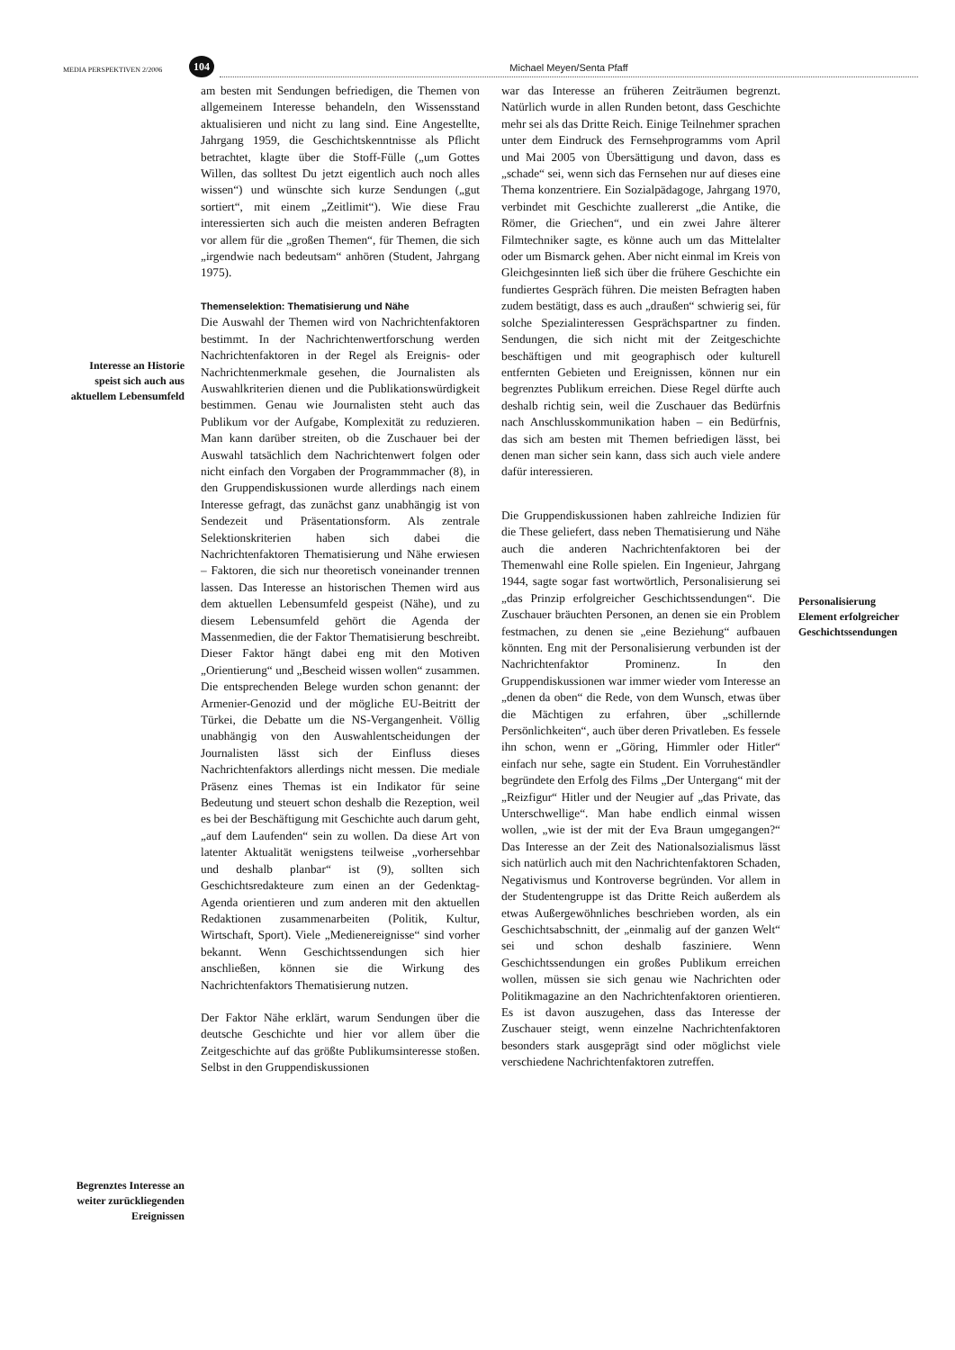MEDIA PERSPEKTIVEN 2/2006
104
Michael Meyen/Senta Pfaff
Interesse an Historie speist sich auch aus aktuellem Lebensumfeld
Begrenztes Interesse an weiter zurück­liegenden Ereignissen
am besten mit Sendungen befriedigen, die Themen von allgemeinem Interesse behandeln, den Wissensstand aktualisieren und nicht zu lang sind. Eine Angestellte, Jahrgang 1959, die Geschichtskenntnisse als Pflicht betrachtet, klagte über die Stoff-Fülle („um Gottes Willen, das solltest Du jetzt eigentlich auch noch alles wissen“) und wünschte sich kurze Sendungen („gut sortiert“, mit einem „Zeitlimit“). Wie diese Frau interessierten sich auch die meisten anderen Befragten vor allem für die „großen Themen“, für Themen, die sich „irgendwie nach bedeutsam“ anhören (Student, Jahrgang 1975).
Themenselektion: Thematisierung und Nähe
Die Auswahl der Themen wird von Nachrichtenfaktoren bestimmt. In der Nachrichtenwertforschung werden Nachrichtenfaktoren in der Regel als Ereignis- oder Nachrichtenmerkmale gesehen, die Journalisten als Auswahlkriterien dienen und die Publikationswürdigkeit bestimmen. Genau wie Journalisten steht auch das Publikum vor der Aufgabe, Komplexität zu reduzieren. Man kann darüber streiten, ob die Zuschauer bei der Auswahl tatsächlich dem Nachrichtenwert folgen oder nicht einfach den Vorgaben der Programmmacher (8), in den Gruppendiskussionen wurde allerdings nach einem Interesse gefragt, das zunächst ganz unabhängig ist von Sendezeit und Präsentationsform. Als zentrale Selektionskriterien haben sich dabei die Nachrichtenfaktoren Thematisierung und Nähe erwiesen – Faktoren, die sich nur theoretisch voneinander trennen lassen. Das Interesse an historischen Themen wird aus dem aktuellen Lebensumfeld gespeist (Nähe), und zu diesem Lebensumfeld gehört die Agenda der Massenmedien, die der Faktor Thematisierung beschreibt. Dieser Faktor hängt dabei eng mit den Motiven „Orientierung“ und „Bescheid wissen wollen“ zusammen. Die entsprechenden Belege wurden schon genannt: der Armenier-Genozid und der mögliche EU-Beitritt der Türkei, die Debatte um die NS-Vergangenheit. Völlig unabhängig von den Auswahlentscheidungen der Journalisten lässt sich der Einfluss dieses Nachrichtenfaktors allerdings nicht messen. Die mediale Präsenz eines Themas ist ein Indikator für seine Bedeutung und steuert schon deshalb die Rezeption, weil es bei der Beschäftigung mit Geschichte auch darum geht, „auf dem Laufenden“ sein zu wollen. Da diese Art von latenter Aktualität wenigstens teilweise „vorhersehbar und deshalb planbar“ ist (9), sollten sich Geschichtsredakteure zum einen an der Gedenktag-Agenda orientieren und zum anderen mit den aktuellen Redaktionen zusammenarbeiten (Politik, Kultur, Wirtschaft, Sport). Viele „Medienereignisse“ sind vorher bekannt. Wenn Geschichtssendungen sich hier anschließen, können sie die Wirkung des Nachrichtenfaktors Thematisierung nutzen.
Der Faktor Nähe erklärt, warum Sendungen über die deutsche Geschichte und hier vor allem über die Zeitgeschichte auf das größte Publikumsinteresse stoßen. Selbst in den Gruppendiskussionen
war das Interesse an früheren Zeiträumen begrenzt. Natürlich wurde in allen Runden betont, dass Geschichte mehr sei als das Dritte Reich. Einige Teilnehmer sprachen unter dem Eindruck des Fernsehprogramms vom April und Mai 2005 von Übersättigung und davon, dass es „schade“ sei, wenn sich das Fernsehen nur auf dieses eine Thema konzentriere. Ein Sozialpädagoge, Jahrgang 1970, verbindet mit Geschichte zuallererst „die Antike, die Römer, die Griechen“, und ein zwei Jahre älterer Filmtechniker sagte, es könne auch um das Mittelalter oder um Bismarck gehen. Aber nicht einmal im Kreis von Gleichgesinnten ließ sich über die frühere Geschichte ein fundiertes Gespräch führen. Die meisten Befragten haben zudem bestätigt, dass es auch „draußen“ schwierig sei, für solche Spezialinteressen Gesprächspartner zu finden. Sendungen, die sich nicht mit der Zeitgeschichte beschäftigen und mit geographisch oder kulturell entfernten Gebieten und Ereignissen, können nur ein begrenztes Publikum erreichen. Diese Regel dürfte auch deshalb richtig sein, weil die Zuschauer das Bedürfnis nach Anschlusskommunikation haben – ein Bedürfnis, das sich am besten mit Themen befriedigen lässt, bei denen man sicher sein kann, dass sich auch viele andere dafür interessieren.
Die Gruppendiskussionen haben zahlreiche Indizien für die These geliefert, dass neben Thematisierung und Nähe auch die anderen Nachrichtenfaktoren bei der Themenwahl eine Rolle spielen. Ein Ingenieur, Jahrgang 1944, sagte sogar fast wortwörtlich, Personalisierung sei „das Prinzip erfolgreicher Geschichtssendungen“. Die Zuschauer bräuchten Personen, an denen sie ein Problem festmachen, zu denen sie „eine Beziehung“ aufbauen könnten. Eng mit der Personalisierung verbunden ist der Nachrichtenfaktor Prominenz. In den Gruppendiskussionen war immer wieder vom Interesse an „denen da oben“ die Rede, von dem Wunsch, etwas über die Mächtigen zu erfahren, über „schillernde Persönlichkeiten“, auch über deren Privatleben. Es fessele ihn schon, wenn er „Göring, Himmler oder Hitler“ einfach nur sehe, sagte ein Student. Ein Vorruheständler begründete den Erfolg des Films „Der Untergang“ mit der „Reizfigur“ Hitler und der Neugier auf „das Private, das Unterschwellige“. Man habe endlich einmal wissen wollen, „wie ist der mit der Eva Braun umgegangen?“ Das Interesse an der Zeit des Nationalsozialismus lässt sich natürlich auch mit den Nachrichtenfaktoren Schaden, Negativismus und Kontroverse begründen. Vor allem in der Studentengruppe ist das Dritte Reich außerdem als etwas Außergewöhnliches beschrieben worden, als ein Geschichtsabschnitt, der „einmalig auf der ganzen Welt“ sei und schon deshalb fasziniere. Wenn Geschichtssendungen ein großes Publikum erreichen wollen, müssen sie sich genau wie Nachrichten oder Politikmagazine an den Nachrichtenfaktoren orientieren. Es ist davon auszugehen, dass das Interesse der Zuschauer steigt, wenn einzelne Nachrichtenfaktoren besonders stark ausgeprägt sind oder möglichst viele verschiedene Nachrichtenfaktoren zutreffen.
Personalisierung Element erfolgreicher Geschichtssendungen